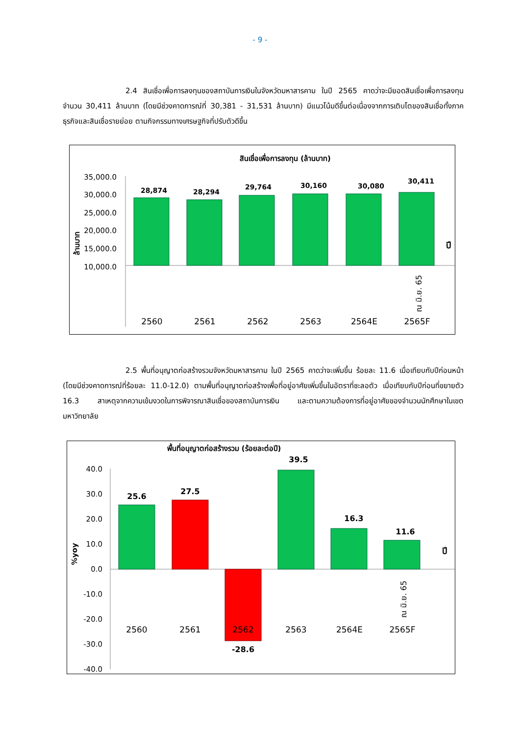- 9 -
2.4 สินเชื่อเพื่อการลงทุนของสถาบันการเงินในจังหวัดมหาสารคาม ในปี 2565 คาดว่าจะมียอดสินเชื่อเพื่อการลงทุน จำนวน 30,411 ล้านบาท (โดยมีช่วงคาดการณ์ที่ 30,381 - 31,531 ล้านบาท) มีแนวโน้มดีขึ้นต่อเนื่องจากการเติบโตของสินเชื่อทั้งภาคธุรกิจและสินเชื่อรายย่อย ตามกิจกรรมทางเศรษฐกิจที่ปรับตัวดีขึ้น
สินเชื่อเพื่อการลงทุน (ล้านบาท)
35,000.0
30,000.0
25,000.0
20,000.0
15,000.0
10,000.0
ล้านบาท
28,874
28,294
29,764
30,160
30,080
30,411
2560
2561
2562
2563
2564E
2565F
ณ มิ.ย. 65
ปี
2.5 พื้นที่อนุญาตก่อสร้างรวมจังหวัดมหาสารคาม ในปี 2565 คาดว่าจะเพิ่มขึ้น ร้อยละ 11.6 เมื่อเทียบกับปีก่อนหน้า (โดยมีช่วงคาดการณ์ที่ร้อยละ 11.0-12.0) ตามพื้นที่อนุญาตก่อสร้างเพื่อที่อยู่อาศัยเพิ่มขึ้นในอัตราที่ชะลอตัว เมื่อเทียบกับปีก่อนที่ขยายตัว 16.3 สาเหตุจากความเข้มงวดในการพิจารณาสินเชื่อของสถาบันการเงิน และตามความต้องการที่อยู่อาศัยของจำนวนนักศึกษาในเขตมหาวิทยาลัย
พื้นที่อนุญาตก่อสร้างรวม (ร้อยละต่อปี)
40.0
30.0
20.0
10.0
0.0
-10.0
-20.0
-30.0
-40.0
%yoy
25.6
27.5
-28.6
39.5
16.3
11.6
2560
2561
2562
2563
2564E
2565F
ณ มิ.ย. 65
ปี